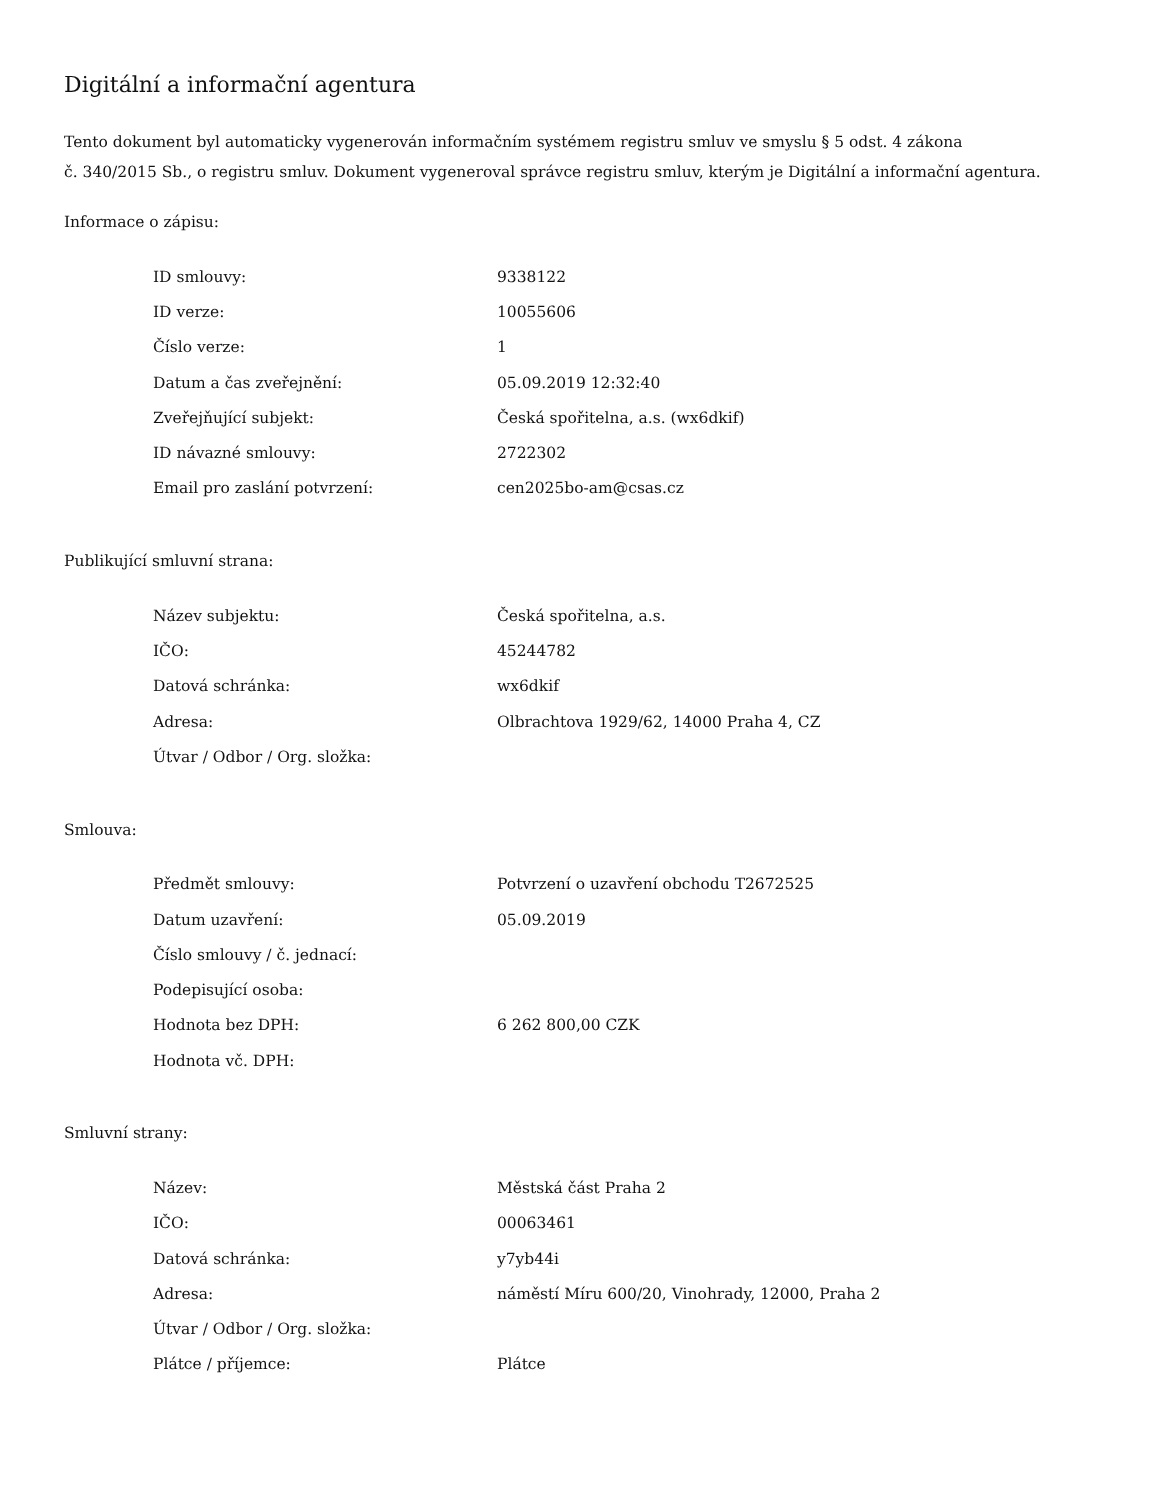Digitální a informační agentura
Tento dokument byl automaticky vygenerován informačním systémem registru smluv ve smyslu § 5 odst. 4 zákona
č. 340/2015 Sb., o registru smluv. Dokument vygeneroval správce registru smluv, kterým je Digitální a informační agentura.
Informace o zápisu:
| ID smlouvy: | 9338122 |
| ID verze: | 10055606 |
| Číslo verze: | 1 |
| Datum a čas zveřejnění: | 05.09.2019 12:32:40 |
| Zveřejňující subjekt: | Česká spořitelna, a.s. (wx6dkif) |
| ID návazné smlouvy: | 2722302 |
| Email pro zaslání potvrzení: | cen2025bo-am@csas.cz |
Publikující smluvní strana:
| Název subjektu: | Česká spořitelna, a.s. |
| IČO: | 45244782 |
| Datová schránka: | wx6dkif |
| Adresa: | Olbrachtova 1929/62, 14000 Praha 4, CZ |
| Útvar / Odbor / Org. složka: | |
Smlouva:
| Předmět smlouvy: | Potvrzení o uzavření obchodu T2672525 |
| Datum uzavření: | 05.09.2019 |
| Číslo smlouvy / č. jednací: | |
| Podepisující osoba: | |
| Hodnota bez DPH: | 6 262 800,00 CZK |
| Hodnota vč. DPH: | |
Smluvní strany:
| Název: | Městská část Praha 2 |
| IČO: | 00063461 |
| Datová schránka: | y7yb44i |
| Adresa: | náměstí Míru 600/20, Vinohrady, 12000, Praha 2 |
| Útvar / Odbor / Org. složka: | |
| Plátce / příjemce: | Plátce |